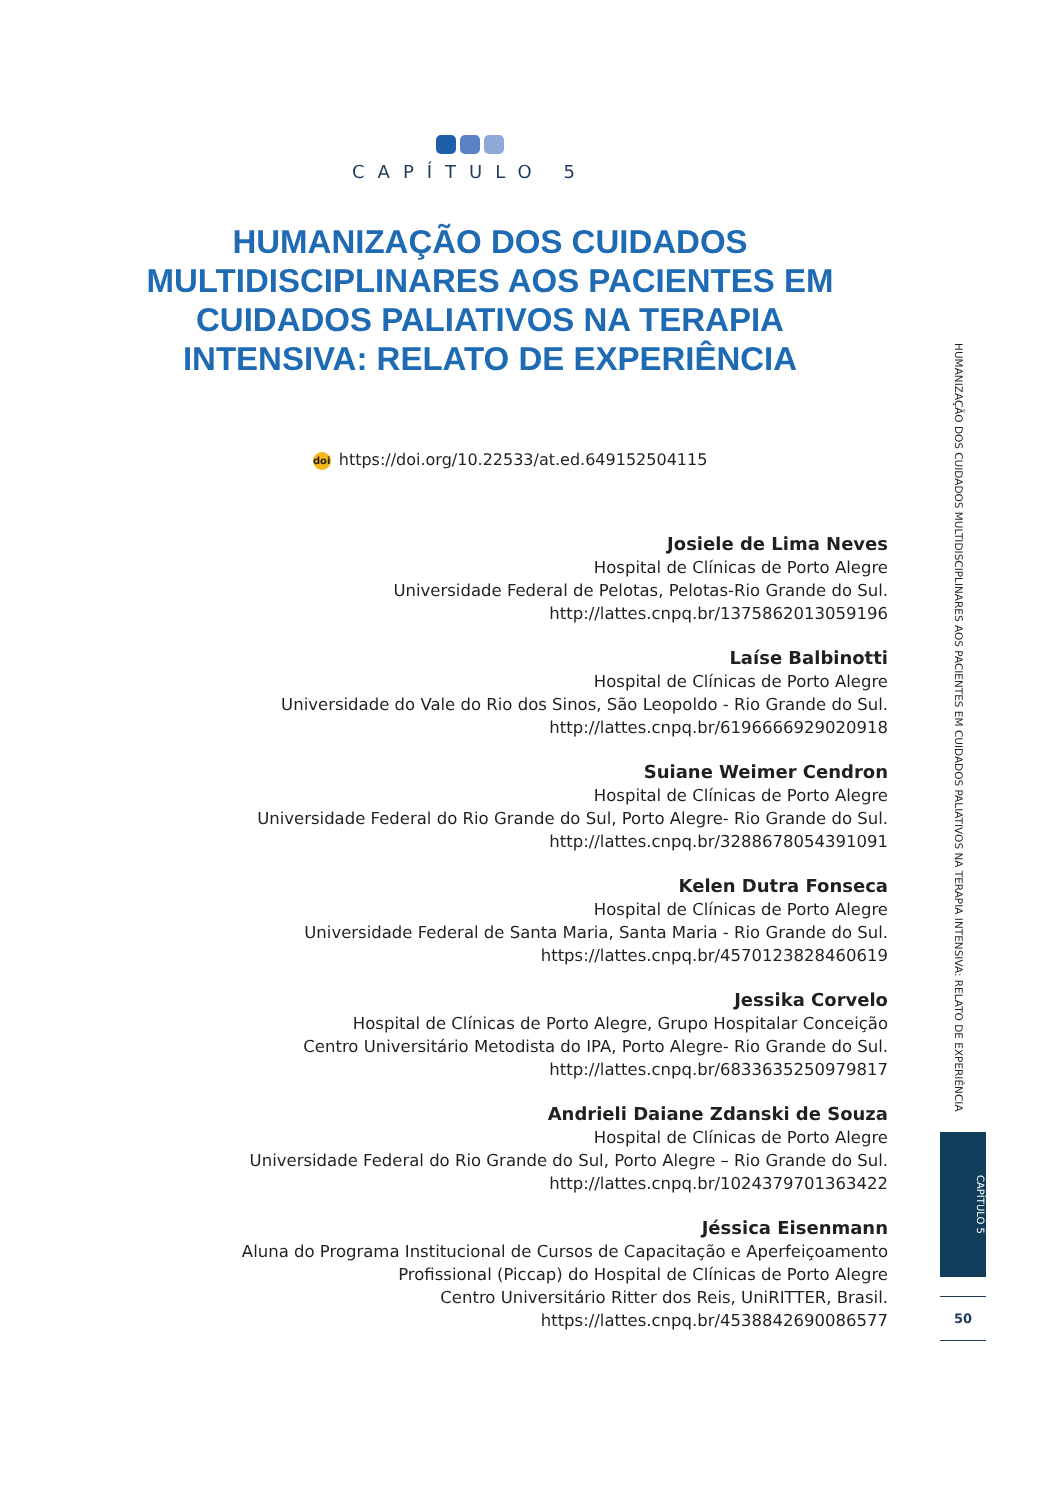CAPÍTULO 5
HUMANIZAÇÃO DOS CUIDADOS MULTIDISCIPLINARES AOS PACIENTES EM CUIDADOS PALIATIVOS NA TERAPIA INTENSIVA: RELATO DE EXPERIÊNCIA
doi https://doi.org/10.22533/at.ed.649152504115
Josiele de Lima Neves
Hospital de Clínicas de Porto Alegre
Universidade Federal de Pelotas, Pelotas-Rio Grande do Sul.
http://lattes.cnpq.br/1375862013059196
Laíse Balbinotti
Hospital de Clínicas de Porto Alegre
Universidade do Vale do Rio dos Sinos, São Leopoldo - Rio Grande do Sul.
http://lattes.cnpq.br/6196666929020918
Suiane Weimer Cendron
Hospital de Clínicas de Porto Alegre
Universidade Federal do Rio Grande do Sul, Porto Alegre- Rio Grande do Sul.
http://lattes.cnpq.br/3288678054391091
Kelen Dutra Fonseca
Hospital de Clínicas de Porto Alegre
Universidade Federal de Santa Maria, Santa Maria - Rio Grande do Sul.
https://lattes.cnpq.br/4570123828460619
Jessika Corvelo
Hospital de Clínicas de Porto Alegre, Grupo Hospitalar Conceição
Centro Universitário Metodista do IPA, Porto Alegre- Rio Grande do Sul.
http://lattes.cnpq.br/6833635250979817
Andrieli Daiane Zdanski de Souza
Hospital de Clínicas de Porto Alegre
Universidade Federal do Rio Grande do Sul, Porto Alegre – Rio Grande do Sul.
http://lattes.cnpq.br/1024379701363422
Jéssica Eisenmann
Aluna do Programa Institucional de Cursos de Capacitação e Aperfeiçoamento
Profissional (Piccap) do Hospital de Clínicas de Porto Alegre
Centro Universitário Ritter dos Reis, UniRITTER, Brasil.
https://lattes.cnpq.br/4538842690086577
HUMANIZAÇÃO DOS CUIDADOS MULTIDISCIPLINARES AOS PACIENTES EM CUIDADOS PALIATIVOS NA TERAPIA INTENSIVA: RELATO DE EXPERIÊNCIA
CAPÍTULO 5
50